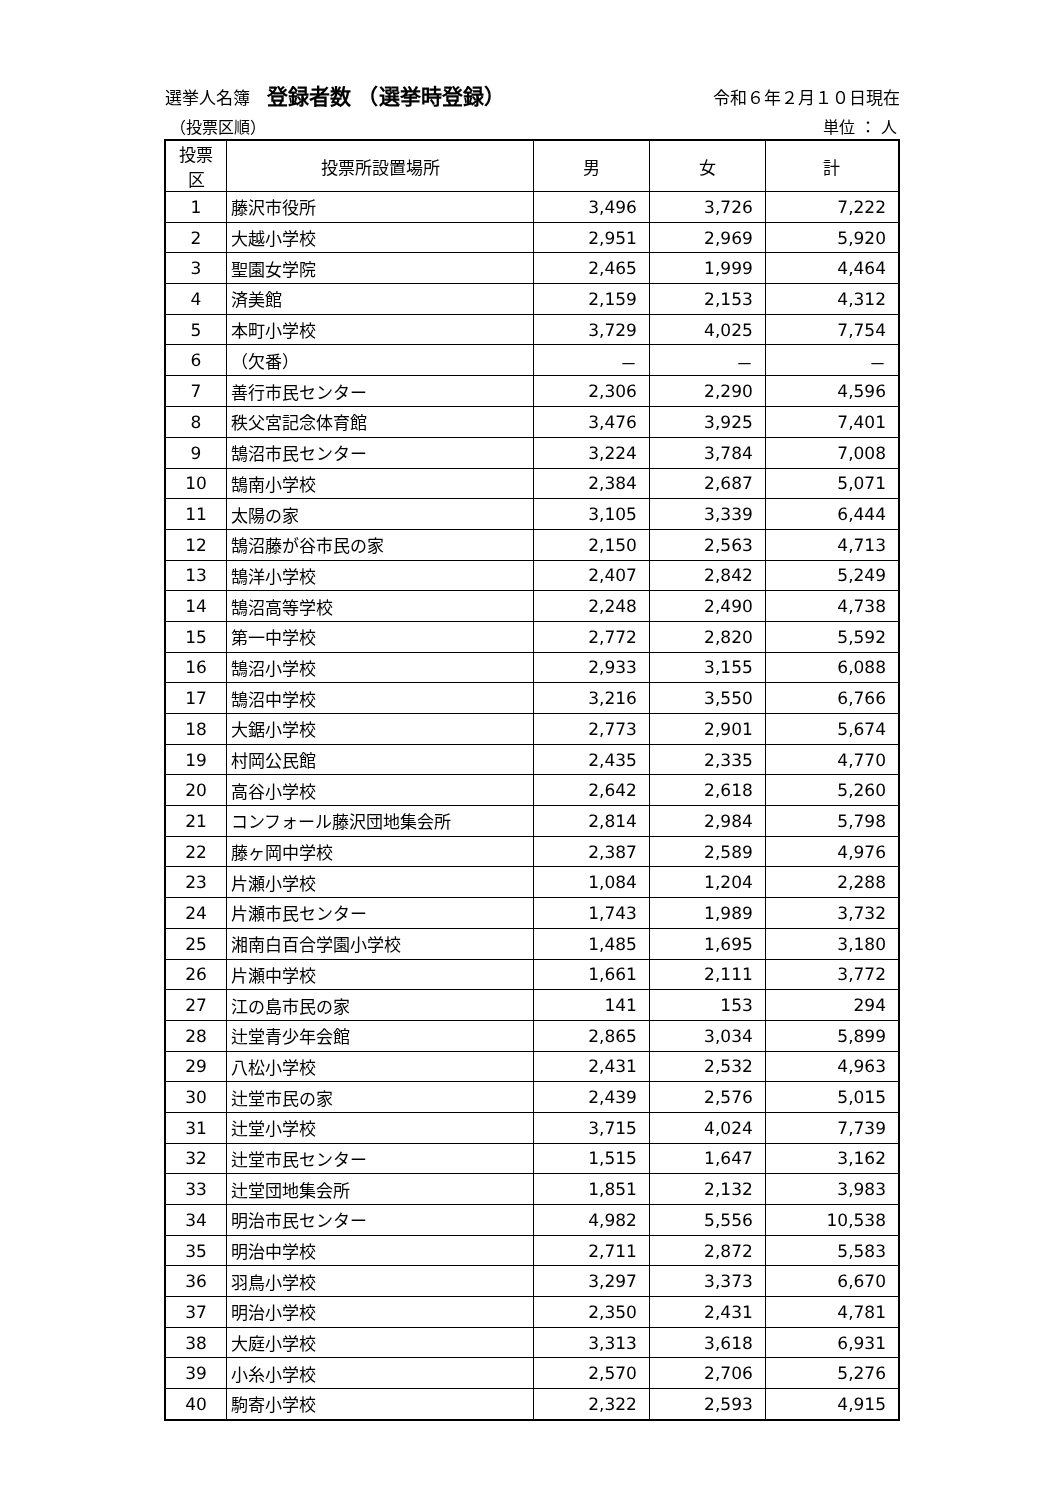選挙人名簿　登録者数　（選挙時登録） 令和６年２月１０日現在
（投票区順） 単位 ： 人
| 投票区 | 投票所設置場所 | 男 | 女 | 計 |
| --- | --- | --- | --- | --- |
| 1 | 藤沢市役所 | 3,496 | 3,726 | 7,222 |
| 2 | 大越小学校 | 2,951 | 2,969 | 5,920 |
| 3 | 聖園女学院 | 2,465 | 1,999 | 4,464 |
| 4 | 済美館 | 2,159 | 2,153 | 4,312 |
| 5 | 本町小学校 | 3,729 | 4,025 | 7,754 |
| 6 | （欠番） | － | － | － |
| 7 | 善行市民センター | 2,306 | 2,290 | 4,596 |
| 8 | 秩父宮記念体育館 | 3,476 | 3,925 | 7,401 |
| 9 | 鵠沼市民センター | 3,224 | 3,784 | 7,008 |
| 10 | 鵠南小学校 | 2,384 | 2,687 | 5,071 |
| 11 | 太陽の家 | 3,105 | 3,339 | 6,444 |
| 12 | 鵠沼藤が谷市民の家 | 2,150 | 2,563 | 4,713 |
| 13 | 鵠洋小学校 | 2,407 | 2,842 | 5,249 |
| 14 | 鵠沼高等学校 | 2,248 | 2,490 | 4,738 |
| 15 | 第一中学校 | 2,772 | 2,820 | 5,592 |
| 16 | 鵠沼小学校 | 2,933 | 3,155 | 6,088 |
| 17 | 鵠沼中学校 | 3,216 | 3,550 | 6,766 |
| 18 | 大鋸小学校 | 2,773 | 2,901 | 5,674 |
| 19 | 村岡公民館 | 2,435 | 2,335 | 4,770 |
| 20 | 高谷小学校 | 2,642 | 2,618 | 5,260 |
| 21 | コンフォール藤沢団地集会所 | 2,814 | 2,984 | 5,798 |
| 22 | 藤ヶ岡中学校 | 2,387 | 2,589 | 4,976 |
| 23 | 片瀬小学校 | 1,084 | 1,204 | 2,288 |
| 24 | 片瀬市民センター | 1,743 | 1,989 | 3,732 |
| 25 | 湘南白百合学園小学校 | 1,485 | 1,695 | 3,180 |
| 26 | 片瀬中学校 | 1,661 | 2,111 | 3,772 |
| 27 | 江の島市民の家 | 141 | 153 | 294 |
| 28 | 辻堂青少年会館 | 2,865 | 3,034 | 5,899 |
| 29 | 八松小学校 | 2,431 | 2,532 | 4,963 |
| 30 | 辻堂市民の家 | 2,439 | 2,576 | 5,015 |
| 31 | 辻堂小学校 | 3,715 | 4,024 | 7,739 |
| 32 | 辻堂市民センター | 1,515 | 1,647 | 3,162 |
| 33 | 辻堂団地集会所 | 1,851 | 2,132 | 3,983 |
| 34 | 明治市民センター | 4,982 | 5,556 | 10,538 |
| 35 | 明治中学校 | 2,711 | 2,872 | 5,583 |
| 36 | 羽鳥小学校 | 3,297 | 3,373 | 6,670 |
| 37 | 明治小学校 | 2,350 | 2,431 | 4,781 |
| 38 | 大庭小学校 | 3,313 | 3,618 | 6,931 |
| 39 | 小糸小学校 | 2,570 | 2,706 | 5,276 |
| 40 | 駒寄小学校 | 2,322 | 2,593 | 4,915 |